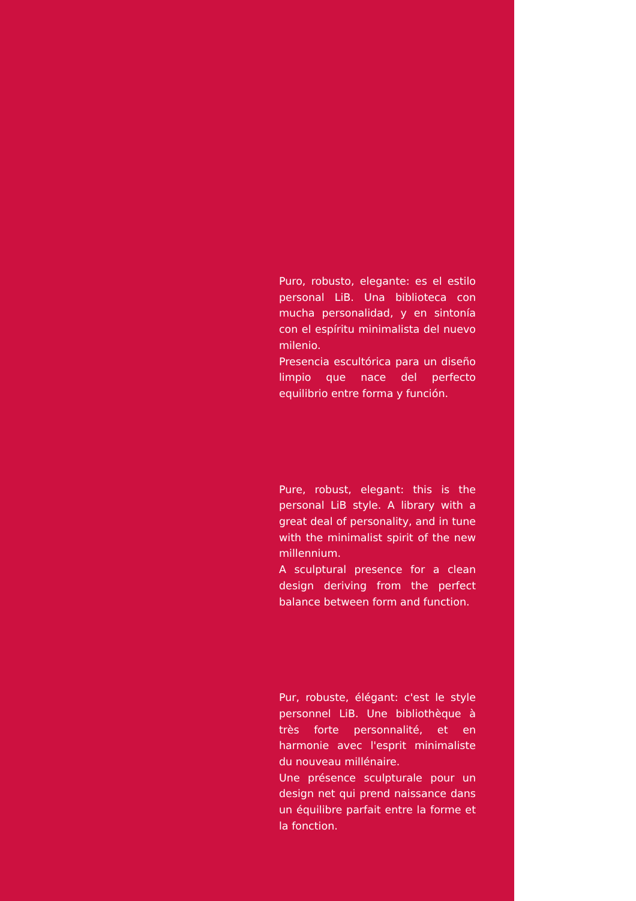Puro, robusto, elegante: es el estilo personal LiB. Una biblioteca con mucha personalidad, y en sintonía con el espíritu minimalista del nuevo milenio.
Presencia escultórica para un diseño limpio que nace del perfecto equilibrio entre forma y función.
Pure, robust, elegant: this is the personal LiB style. A library with a great deal of personality, and in tune with the minimalist spirit of the new millennium.
A sculptural presence for a clean design deriving from the perfect balance between form and function.
Pur, robuste, élégant: c'est le style personnel LiB. Une bibliothèque à très forte personnalité, et en harmonie avec l'esprit minimaliste du nouveau millénaire.
Une présence sculpturale pour un design net qui prend naissance dans un équilibre parfait entre la forme et la fonction.